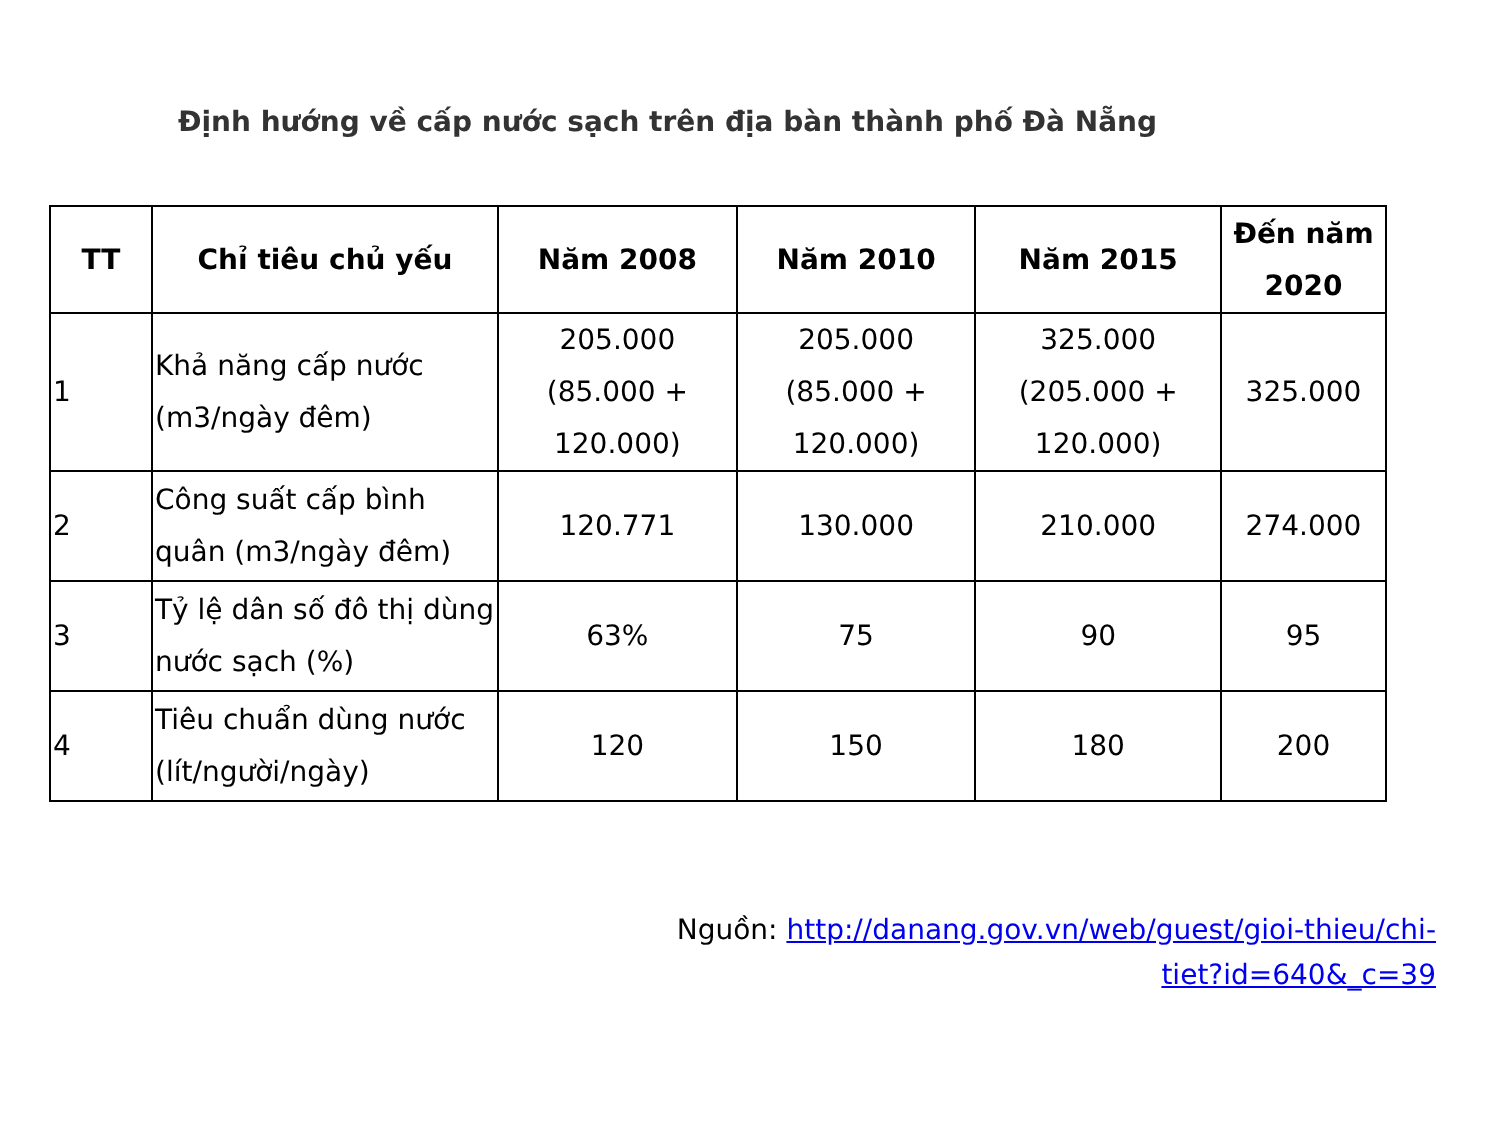Định hướng về cấp nước sạch trên địa bàn thành phố Đà Nẵng
| TT | Chỉ tiêu chủ yếu | Năm 2008 | Năm 2010 | Năm 2015 | Đến năm 2020 |
| --- | --- | --- | --- | --- | --- |
| 1 | Khả năng cấp nước (m3/ngày đêm) | 205.000 (85.000 + 120.000) | 205.000 (85.000 + 120.000) | 325.000 (205.000 + 120.000) | 325.000 |
| 2 | Công suất cấp bình quân (m3/ngày đêm) | 120.771 | 130.000 | 210.000 | 274.000 |
| 3 | Tỷ lệ dân số đô thị dùng nước sạch (%) | 63% | 75 | 90 | 95 |
| 4 | Tiêu chuẩn dùng nước (lít/người/ngày) | 120 | 150 | 180 | 200 |
Nguồn: http://danang.gov.vn/web/guest/gioi-thieu/chi-
tiet?id=640&_c=39